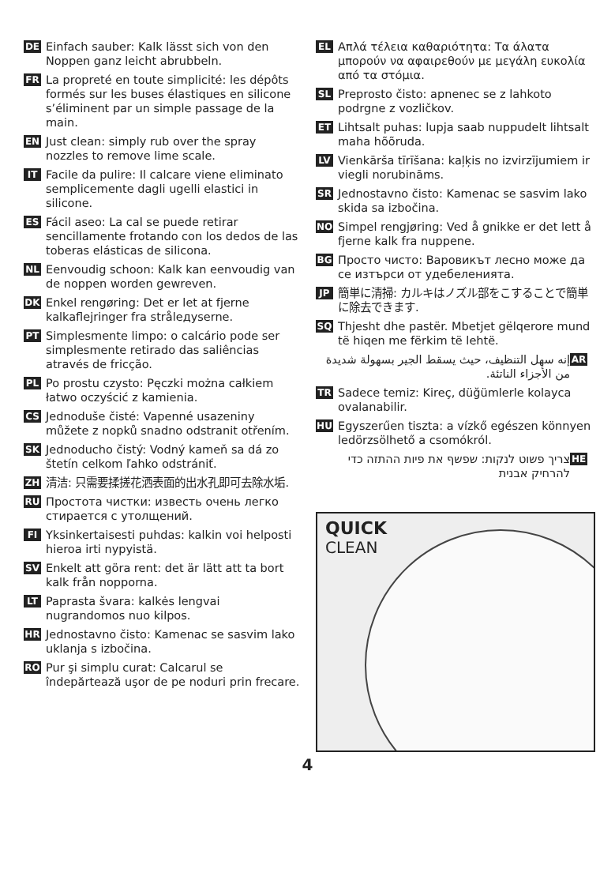DE Einfach sauber: Kalk lässt sich von den Noppen ganz leicht abrubbeln.
FR La propreté en toute simplicité: les dépôts formés sur les buses élastiques en silicone s’éliminent par un simple passage de la main.
EN Just clean: simply rub over the spray nozzles to remove lime scale.
IT Facile da pulire: Il calcare viene eliminato semplicemente dagli ugelli elastici in silicone.
ES Fácil aseo: La cal se puede retirar sencillamente frotando con los dedos de las toberas elásticas de silicona.
NL Eenvoudig schoon: Kalk kan eenvoudig van de noppen worden gewreven.
DK Enkel rengøring: Det er let at fjerne kalkaflejringer fra strålедyserne.
PT Simplesmente limpo: o calcário pode ser simplesmente retirado das saliências através de fricção.
PL Po prostu czysto: Pęczki można całkiem łatwo oczyścić z kamienia.
CS Jednoduše čisté: Vapenné usazeniny můžete z nopků snadno odstranit otřením.
SK Jednoducho čistý: Vodný kameň sa dá zo štetín celkom ľahko odstrániť.
ZH 清洁: 只需要揉搓花洒表面的出水孔即可去除水垢.
RU Простота чистки: известь очень легко стирается с утолщений.
FI Yksinkertaisesti puhdas: kalkin voi helposti hieroa irti nypyistä.
SV Enkelt att göra rent: det är lätt att ta bort kalk från nopporna.
LT Paprasta švara: kalkės lengvai nugrandomos nuo kilpos.
HR Jednostavno čisto: Kamenac se sasvim lako uklanja s izbočina.
RO Pur şi simplu curat: Calcarul se îndepărtează uşor de pe noduri prin frecare.
EL Απλά τέλεια καθαριότητα: Τα άλατα μπορούν να αφαιρεθούν με μεγάλη ευκολία από τα στόμια.
SL Preprosto čisto: apnenec se z lahkoto podrgne z vozličkov.
ET Lihtsalt puhas: lupja saab nuppudelt lihtsalt maha hõõruda.
LV Vienkārša tīrīšana: kaļķis no izvirzījumiem ir viegli norubināms.
SR Jednostavno čisto: Kamenac se sasvim lako skida sa izbočina.
NO Simpel rengjøring: Ved å gnikke er det lett å fjerne kalk fra nuppene.
BG Просто чисто: Варовикът лесно може да се изтърси от удебеленията.
JP 簡単に清掃: カルキはノズル部をこすることで簡単に除去できます.
SQ Thjesht dhe pastër. Mbetjet gëlqerore mund të hiqen me fërkim të lehtë.
AR إنه سهل التنظيف، حيث يسقط الجير بسهولة شديدة من الأجزاء الناتئة.
TR Sadece temiz: Kireç, düğümlerle kolayca ovalanabilir.
HU Egyszerűen tiszta: a vízkő egészen könnyen ledörzsölhető a csomókról.
HE צריך פשוט לנקות: שפשף את פיות ההתזה כדי להרחיק אבנית
QUICK
CLEAN
4